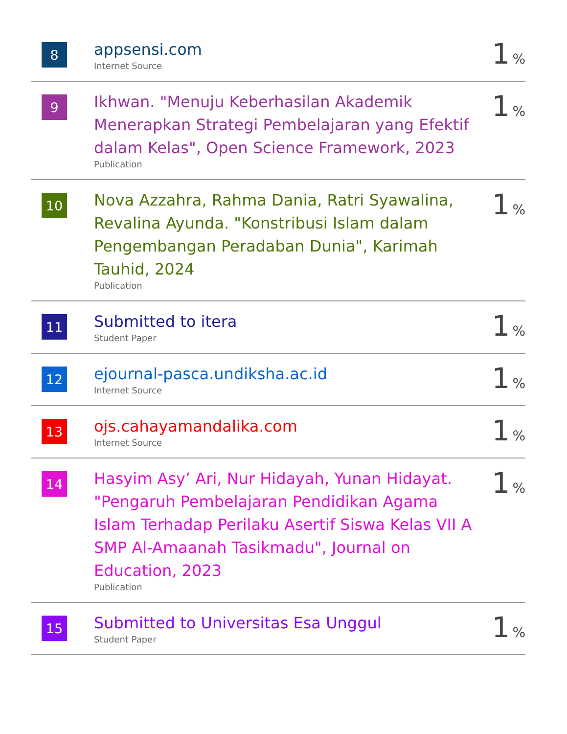| 8 | appsensi.com Internet Source | 1 % |
| 9 | Ikhwan. "Menuju Keberhasilan Akademik Menerapkan Strategi Pembelajaran yang Efektif dalam Kelas", Open Science Framework, 2023 Publication | 1 % |
| 10 | Nova Azzahra, Rahma Dania, Ratri Syawalina, Revalina Ayunda. "Konstribusi Islam dalam Pengembangan Peradaban Dunia", Karimah Tauhid, 2024 Publication | 1 % |
| 11 | Submitted to itera Student Paper | 1 % |
| 12 | ejournal-pasca.undiksha.ac.id Internet Source | 1 % |
| 13 | ojs.cahayamandalika.com Internet Source | 1 % |
| 14 | Hasyim Asy’ Ari, Nur Hidayah, Yunan Hidayat. "Pengaruh Pembelajaran Pendidikan Agama Islam Terhadap Perilaku Asertif Siswa Kelas VII A SMP Al-Amaanah Tasikmadu", Journal on Education, 2023 Publication | 1 % |
| 15 | Submitted to Universitas Esa Unggul Student Paper | 1 % |